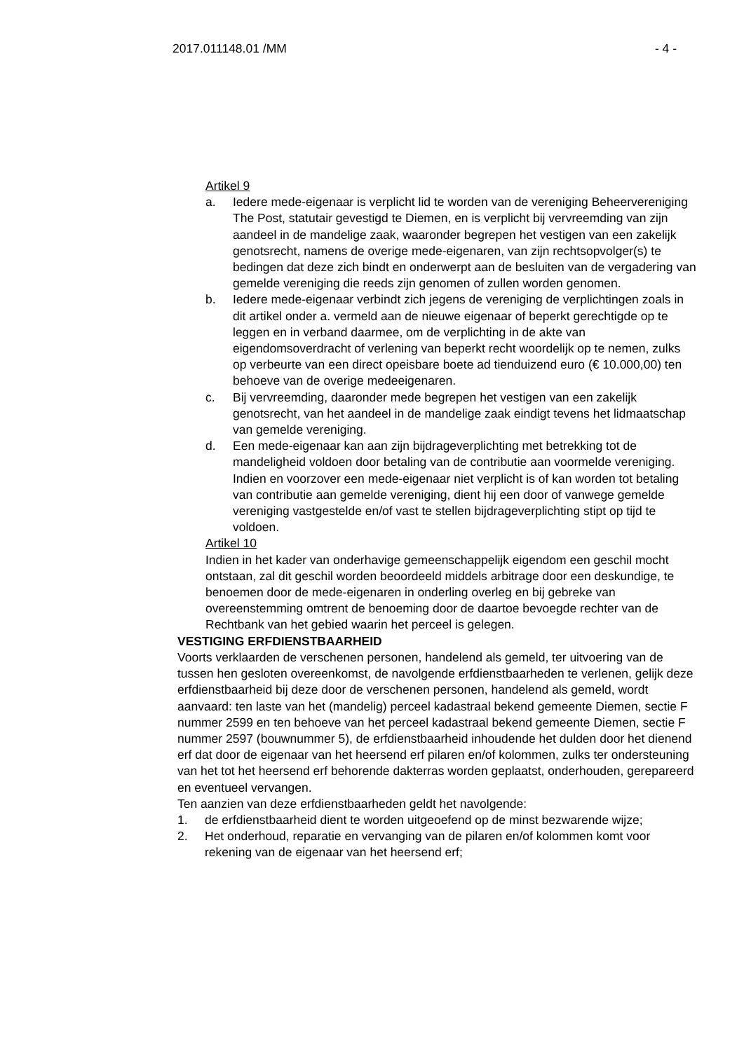2017.011148.01 /MM - 4 -
Artikel 9
a. Iedere mede-eigenaar is verplicht lid te worden van de vereniging Beheervereniging The Post, statutair gevestigd te Diemen, en is verplicht bij vervreemding van zijn aandeel in de mandelige zaak, waaronder begrepen het vestigen van een zakelijk genotsrecht, namens de overige mede-eigenaren, van zijn rechtsopvolger(s) te bedingen dat deze zich bindt en onderwerpt aan de besluiten van de vergadering van gemelde vereniging die reeds zijn genomen of zullen worden genomen.
b. Iedere mede-eigenaar verbindt zich jegens de vereniging de verplichtingen zoals in dit artikel onder a. vermeld aan de nieuwe eigenaar of beperkt gerechtigde op te leggen en in verband daarmee, om de verplichting in de akte van eigendomsoverdracht of verlening van beperkt recht woordelijk op te nemen, zulks op verbeurte van een direct opeisbare boete ad tienduizend euro (€ 10.000,00) ten behoeve van de overige medeeigenaren.
c. Bij vervreemding, daaronder mede begrepen het vestigen van een zakelijk genotsrecht, van het aandeel in de mandelige zaak eindigt tevens het lidmaatschap van gemelde vereniging.
d. Een mede-eigenaar kan aan zijn bijdrageverplichting met betrekking tot de mandeligheid voldoen door betaling van de contributie aan voormelde vereniging.
Indien en voorzover een mede-eigenaar niet verplicht is of kan worden tot betaling van contributie aan gemelde vereniging, dient hij een door of vanwege gemelde vereniging vastgestelde en/of vast te stellen bijdrageverplichting stipt op tijd te voldoen.
Artikel 10
Indien in het kader van onderhavige gemeenschappelijk eigendom een geschil mocht ontstaan, zal dit geschil worden beoordeeld middels arbitrage door een deskundige, te benoemen door de mede-eigenaren in onderling overleg en bij gebreke van overeenstemming omtrent de benoeming door de daartoe bevoegde rechter van de Rechtbank van het gebied waarin het perceel is gelegen.
VESTIGING ERFDIENSTBAARHEID
Voorts verklaarden de verschenen personen, handelend als gemeld, ter uitvoering van de tussen hen gesloten overeenkomst, de navolgende erfdienstbaarheden te verlenen, gelijk deze erfdienstbaarheid bij deze door de verschenen personen, handelend als gemeld, wordt aanvaard: ten laste van het (mandelig) perceel kadastraal bekend gemeente Diemen, sectie F nummer 2599 en ten behoeve van het perceel kadastraal bekend gemeente Diemen, sectie F nummer 2597 (bouwnummer 5), de erfdienstbaarheid inhoudende het dulden door het dienend erf dat door de eigenaar van het heersend erf pilaren en/of kolommen, zulks ter ondersteuning van het tot het heersend erf behorende dakterras worden geplaatst, onderhouden, gerepareerd en eventueel vervangen.
Ten aanzien van deze erfdienstbaarheden geldt het navolgende:
1. de erfdienstbaarheid dient te worden uitgeoefend op de minst bezwarende wijze;
2. Het onderhoud, reparatie en vervanging van de pilaren en/of kolommen komt voor rekening van de eigenaar van het heersend erf;